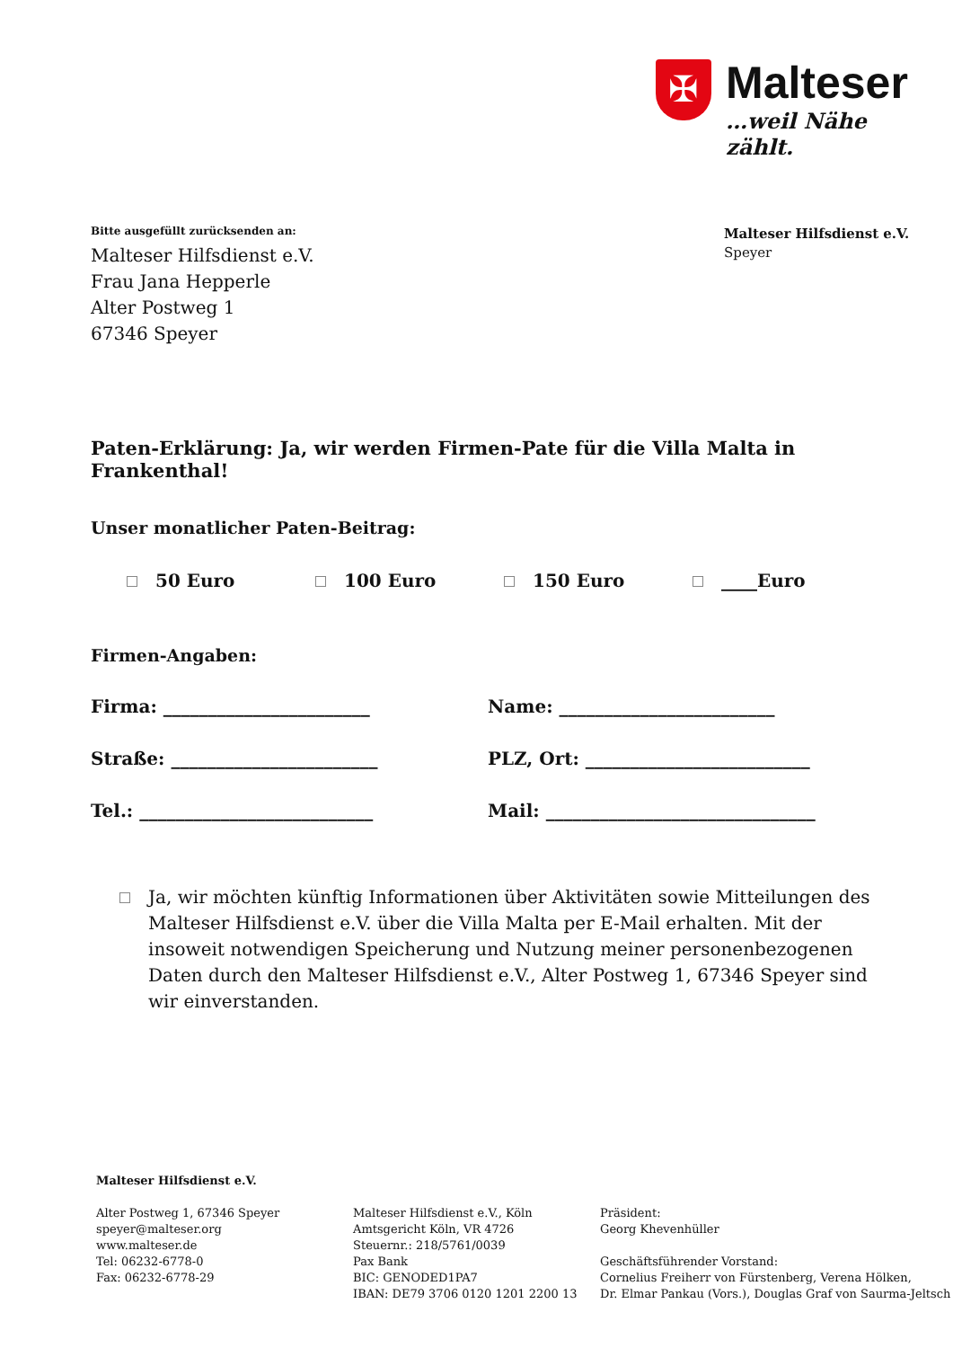✠
Malteser
…weil Nähe zählt.
Malteser Hilfsdienst e.V.
Speyer
Bitte ausgefüllt zurücksenden an:
Malteser Hilfsdienst e.V.
Frau Jana Hepperle
Alter Postweg 1
67346 Speyer
Paten-Erklärung: Ja, wir werden Firmen-Pate für die Villa Malta in Frankenthal!
Unser monatlicher Paten-Beitrag:
50 Euro 100 Euro 150 Euro ____Euro
Firmen-Angaben:
Firma: _______________________
Name: ________________________
Straße: _______________________
PLZ, Ort: _________________________
Tel.: __________________________
Mail: ______________________________
Ja, wir möchten künftig Informationen über Aktivitäten sowie Mitteilungen des Malteser Hilfsdienst e.V. über die Villa Malta per E-Mail erhalten. Mit der insoweit notwendigen Speicherung und Nutzung meiner personenbezogenen Daten durch den Malteser Hilfsdienst e.V., Alter Postweg 1, 67346 Speyer sind wir einverstanden.
Malteser Hilfsdienst e.V.
Alter Postweg 1, 67346 Speyer
speyer@malteser.org
www.malteser.de
Tel: 06232-6778-0
Fax: 06232-6778-29
Malteser Hilfsdienst e.V., Köln
Amtsgericht Köln, VR 4726
Steuernr.: 218/5761/0039
Pax Bank
BIC: GENODED1PA7
IBAN: DE79 3706 0120 1201 2200 13
Präsident:
Georg Khevenhüller
Geschäftsführender Vorstand:
Cornelius Freiherr von Fürstenberg, Verena Hölken,
Dr. Elmar Pankau (Vors.), Douglas Graf von Saurma-Jeltsch